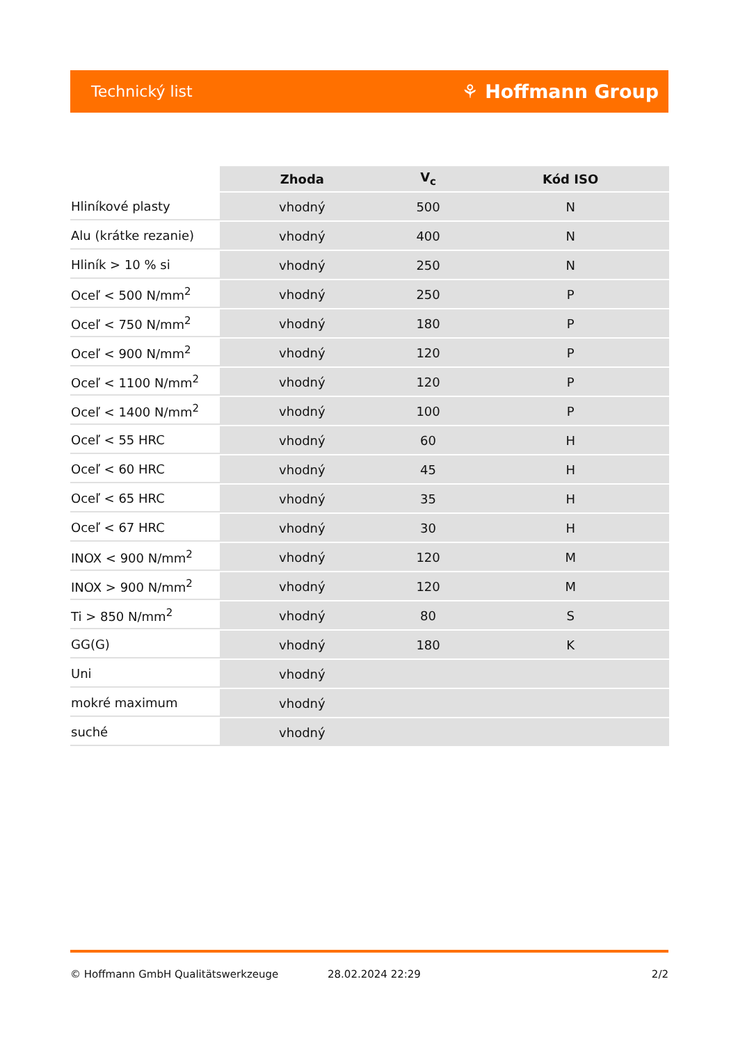Technický list ⚘ Hoffmann Group
| | Zhoda | V<sub>c</sub> | Kód ISO |
| --- | --- | --- | --- |
| Hliníkové plasty | vhodný | 500 | N |
| Alu (krátke rezanie) | vhodný | 400 | N |
| Hliník > 10 % si | vhodný | 250 | N |
| Oceľ < 500 N/mm<sup>2</sup> | vhodný | 250 | P |
| Oceľ < 750 N/mm<sup>2</sup> | vhodný | 180 | P |
| Oceľ < 900 N/mm<sup>2</sup> | vhodný | 120 | P |
| Oceľ < 1100 N/mm<sup>2</sup> | vhodný | 120 | P |
| Oceľ < 1400 N/mm<sup>2</sup> | vhodný | 100 | P |
| Oceľ < 55 HRC | vhodný | 60 | H |
| Oceľ < 60 HRC | vhodný | 45 | H |
| Oceľ < 65 HRC | vhodný | 35 | H |
| Oceľ < 67 HRC | vhodný | 30 | H |
| INOX < 900 N/mm<sup>2</sup> | vhodný | 120 | M |
| INOX > 900 N/mm<sup>2</sup> | vhodný | 120 | M |
| Ti > 850 N/mm<sup>2</sup> | vhodný | 80 | S |
| GG(G) | vhodný | 180 | K |
| Uni | vhodný | | |
| mokré maximum | vhodný | | |
| suché | vhodný | | |
© Hoffmann GmbH Qualitätswerkzeuge 28.02.2024 22:29 2/2